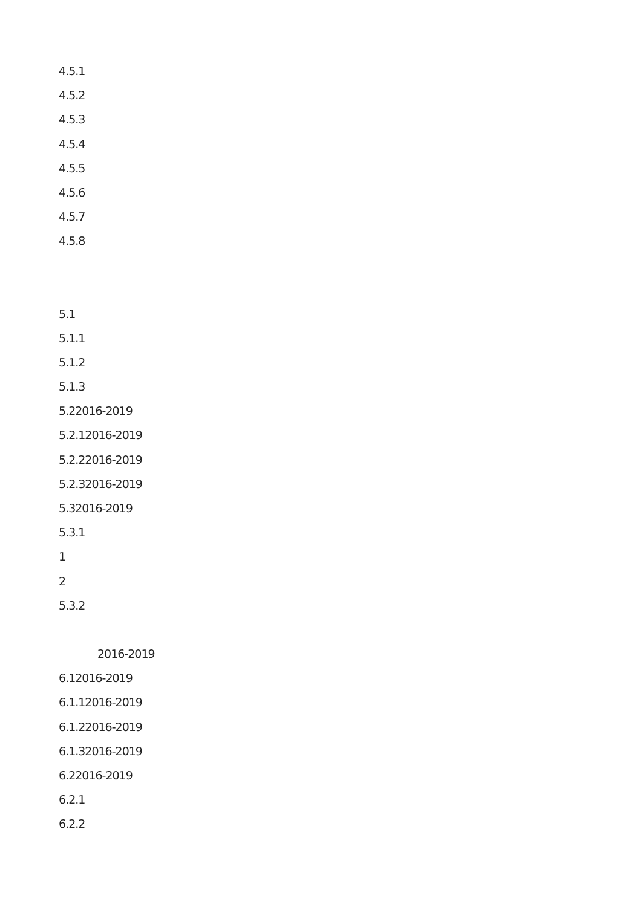4.5.1
4.5.2
4.5.3
4.5.4
4.5.5
4.5.6
4.5.7
4.5.8
5.1
5.1.1
5.1.2
5.1.3
5.22016-2019
5.2.12016-2019
5.2.22016-2019
5.2.32016-2019
5.32016-2019
5.3.1
1
2
5.3.2
2016-2019
6.12016-2019
6.1.12016-2019
6.1.22016-2019
6.1.32016-2019
6.22016-2019
6.2.1
6.2.2